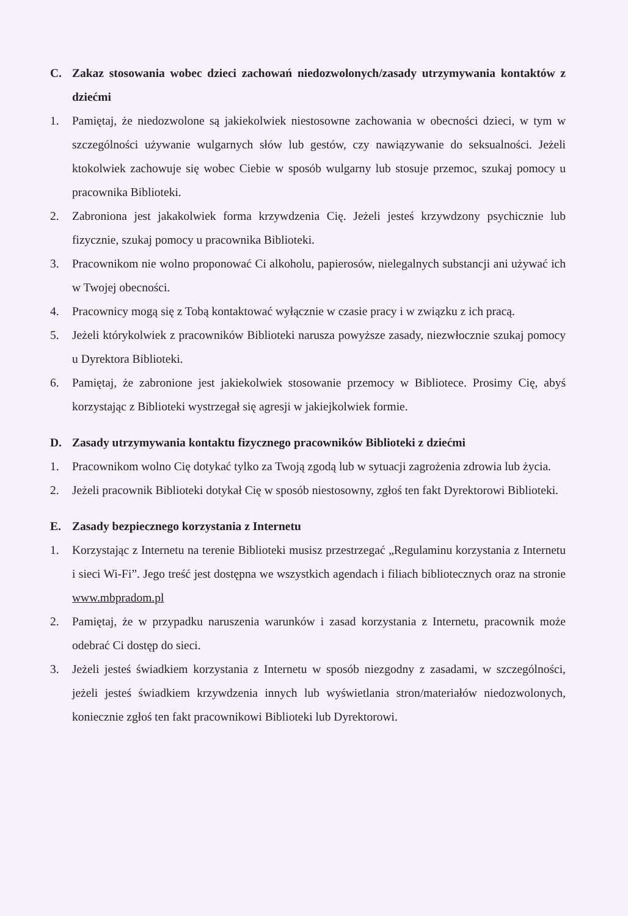C. Zakaz stosowania wobec dzieci zachowań niedozwolonych/zasady utrzymywania kontaktów z dziećmi
1. Pamiętaj, że niedozwolone są jakiekolwiek niestosowne zachowania w obecności dzieci, w tym w szczególności używanie wulgarnych słów lub gestów, czy nawiązywanie do seksualności. Jeżeli ktokolwiek zachowuje się wobec Ciebie w sposób wulgarny lub stosuje przemoc, szukaj pomocy u pracownika Biblioteki.
2. Zabroniona jest jakakolwiek forma krzywdzenia Cię. Jeżeli jesteś krzywdzony psychicznie lub fizycznie, szukaj pomocy u pracownika Biblioteki.
3. Pracownikom nie wolno proponować Ci alkoholu, papierosów, nielegalnych substancji ani używać ich w Twojej obecności.
4. Pracownicy mogą się z Tobą kontaktować wyłącznie w czasie pracy i w związku z ich pracą.
5. Jeżeli którykolwiek z pracowników Biblioteki narusza powyższe zasady, niezwłocznie szukaj pomocy u Dyrektora Biblioteki.
6. Pamiętaj, że zabronione jest jakiekolwiek stosowanie przemocy w Bibliotece. Prosimy Cię, abyś korzystając z Biblioteki wystrzegał się agresji w jakiejkolwiek formie.
D. Zasady utrzymywania kontaktu fizycznego pracowników Biblioteki z dziećmi
1. Pracownikom wolno Cię dotykać tylko za Twoją zgodą lub w sytuacji zagrożenia zdrowia lub życia.
2. Jeżeli pracownik Biblioteki dotykał Cię w sposób niestosowny, zgłoś ten fakt Dyrektorowi Biblioteki.
E. Zasady bezpiecznego korzystania z Internetu
1. Korzystając z Internetu na terenie Biblioteki musisz przestrzegać „Regulaminu korzystania z Internetu i sieci Wi-Fi”. Jego treść jest dostępna we wszystkich agendach i filiach bibliotecznych oraz na stronie www.mbpradom.pl
2. Pamiętaj, że w przypadku naruszenia warunków i zasad korzystania z Internetu, pracownik może odebrać Ci dostęp do sieci.
3. Jeżeli jesteś świadkiem korzystania z Internetu w sposób niezgodny z zasadami, w szczególności, jeżeli jesteś świadkiem krzywdzenia innych lub wyświetlania stron/materiałów niedozwolonych, koniecznie zgłoś ten fakt pracownikowi Biblioteki lub Dyrektorowi.